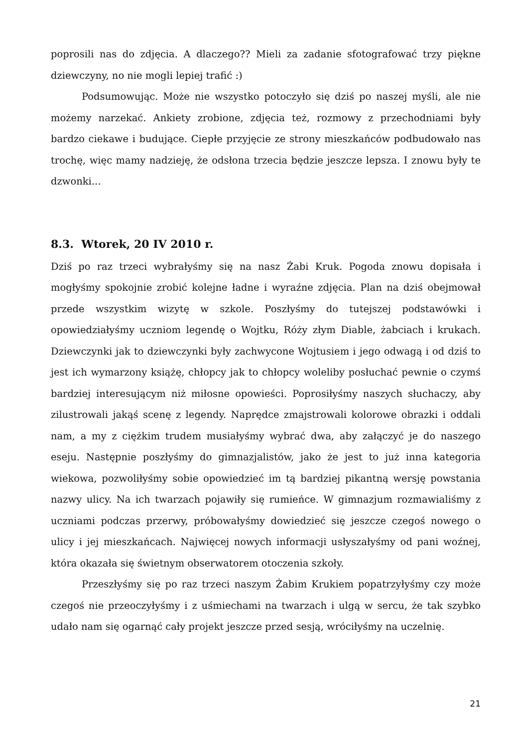poprosili nas do zdjęcia. A dlaczego?? Mieli za zadanie sfotografować trzy piękne dziewczyny, no nie mogli lepiej trafić :)
Podsumowując. Może nie wszystko potoczyło się dziś po naszej myśli, ale nie możemy narzekać. Ankiety zrobione, zdjęcia też, rozmowy z przechodniami były bardzo ciekawe i budujące. Ciepłe przyjęcie ze strony mieszkańców podbudowało nas trochę, więc mamy nadzieję, że odsłona trzecia będzie jeszcze lepsza. I znowu były te dzwonki...
8.3. Wtorek, 20 IV 2010 r.
Dziś po raz trzeci wybrałyśmy się na nasz Żabi Kruk. Pogoda znowu dopisała i mogłyśmy spokojnie zrobić kolejne ładne i wyraźne zdjęcia. Plan na dziś obejmował przede wszystkim wizytę w szkole. Poszłyśmy do tutejszej podstawówki i opowiedziałyśmy uczniom legendę o Wojtku, Róży złym Diable, żabciach i krukach. Dziewczynki jak to dziewczynki były zachwycone Wojtusiem i jego odwagą i od dziś to jest ich wymarzony książę, chłopcy jak to chłopcy woleliby posłuchać pewnie o czymś bardziej interesującym niż miłosne opowieści. Poprosiłyśmy naszych słuchaczy, aby zilustrowali jakąś scenę z legendy. Naprędce zmajstrowali kolorowe obrazki i oddali nam, a my z ciężkim trudem musiałyśmy wybrać dwa, aby załączyć je do naszego eseju. Następnie poszłyśmy do gimnazjalistów, jako że jest to już inna kategoria wiekowa, pozwoliłyśmy sobie opowiedzieć im tą bardziej pikantną wersję powstania nazwy ulicy. Na ich twarzach pojawiły się rumieńce. W gimnazjum rozmawialiśmy z uczniami podczas przerwy, próbowałyśmy dowiedzieć się jeszcze czegoś nowego o ulicy i jej mieszkańcach. Najwięcej nowych informacji usłyszałyśmy od pani woźnej, która okazała się świetnym obserwatorem otoczenia szkoły.
Przeszłyśmy się po raz trzeci naszym Żabim Krukiem popatrzyłyśmy czy może czegoś nie przeoczyłyśmy i z uśmiechami na twarzach i ulgą w sercu, że tak szybko udało nam się ogarnąć cały projekt jeszcze przed sesją, wróciłyśmy na uczelnię.
21